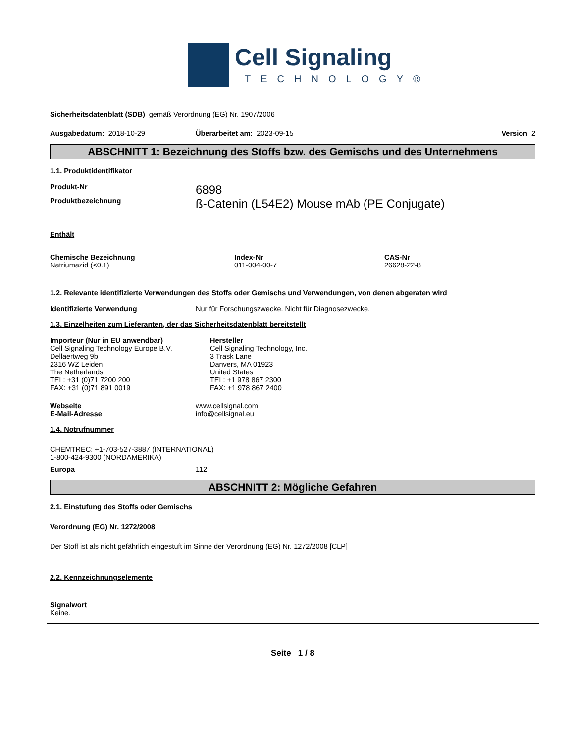Cell Signaling
TECHNOLOGY®
Sicherheitsdatenblatt (SDB) gemäß Verordnung (EG) Nr. 1907/2006
Ausgabedatum: 2018-10-29 Überarbeitet am: 2023-09-15 Version 2
ABSCHNITT 1: Bezeichnung des Stoffs bzw. des Gemischs und des Unternehmens
1.1. Produktidentifikator
Produkt-Nr
6898
Produktbezeichnung
ß-Catenin (L54E2) Mouse mAb (PE Conjugate)
Enthält
Chemische Bezeichnung
Natriumazid (<0.1)
Index-Nr
011-004-00-7
CAS-Nr
26628-22-8
1.2. Relevante identifizierte Verwendungen des Stoffs oder Gemischs und Verwendungen, von denen abgeraten wird
Identifizierte Verwendung Nur für Forschungszwecke. Nicht für Diagnosezwecke.
1.3. Einzelheiten zum Lieferanten, der das Sicherheitsdatenblatt bereitstellt
Importeur (Nur in EU anwendbar)
Cell Signaling Technology Europe B.V.
Dellaertweg 9b
2316 WZ Leiden
The Netherlands
TEL: +31 (0)71 7200 200
FAX: +31 (0)71 891 0019
Hersteller
Cell Signaling Technology, Inc.
3 Trask Lane
Danvers, MA 01923
United States
TEL: +1 978 867 2300
FAX: +1 978 867 2400
Webseite
E-Mail-Adresse
www.cellsignal.com
info@cellsignal.eu
1.4. Notrufnummer
CHEMTREC: +1-703-527-3887 (INTERNATIONAL)
1-800-424-9300 (NORDAMERIKA)
Europa 112
ABSCHNITT 2: Mögliche Gefahren
2.1. Einstufung des Stoffs oder Gemischs
Verordnung (EG) Nr. 1272/2008
Der Stoff ist als nicht gefährlich eingestuft im Sinne der Verordnung (EG) Nr. 1272/2008 [CLP]
2.2. Kennzeichnungselemente
Signalwort
Keine.
Seite 1 / 8